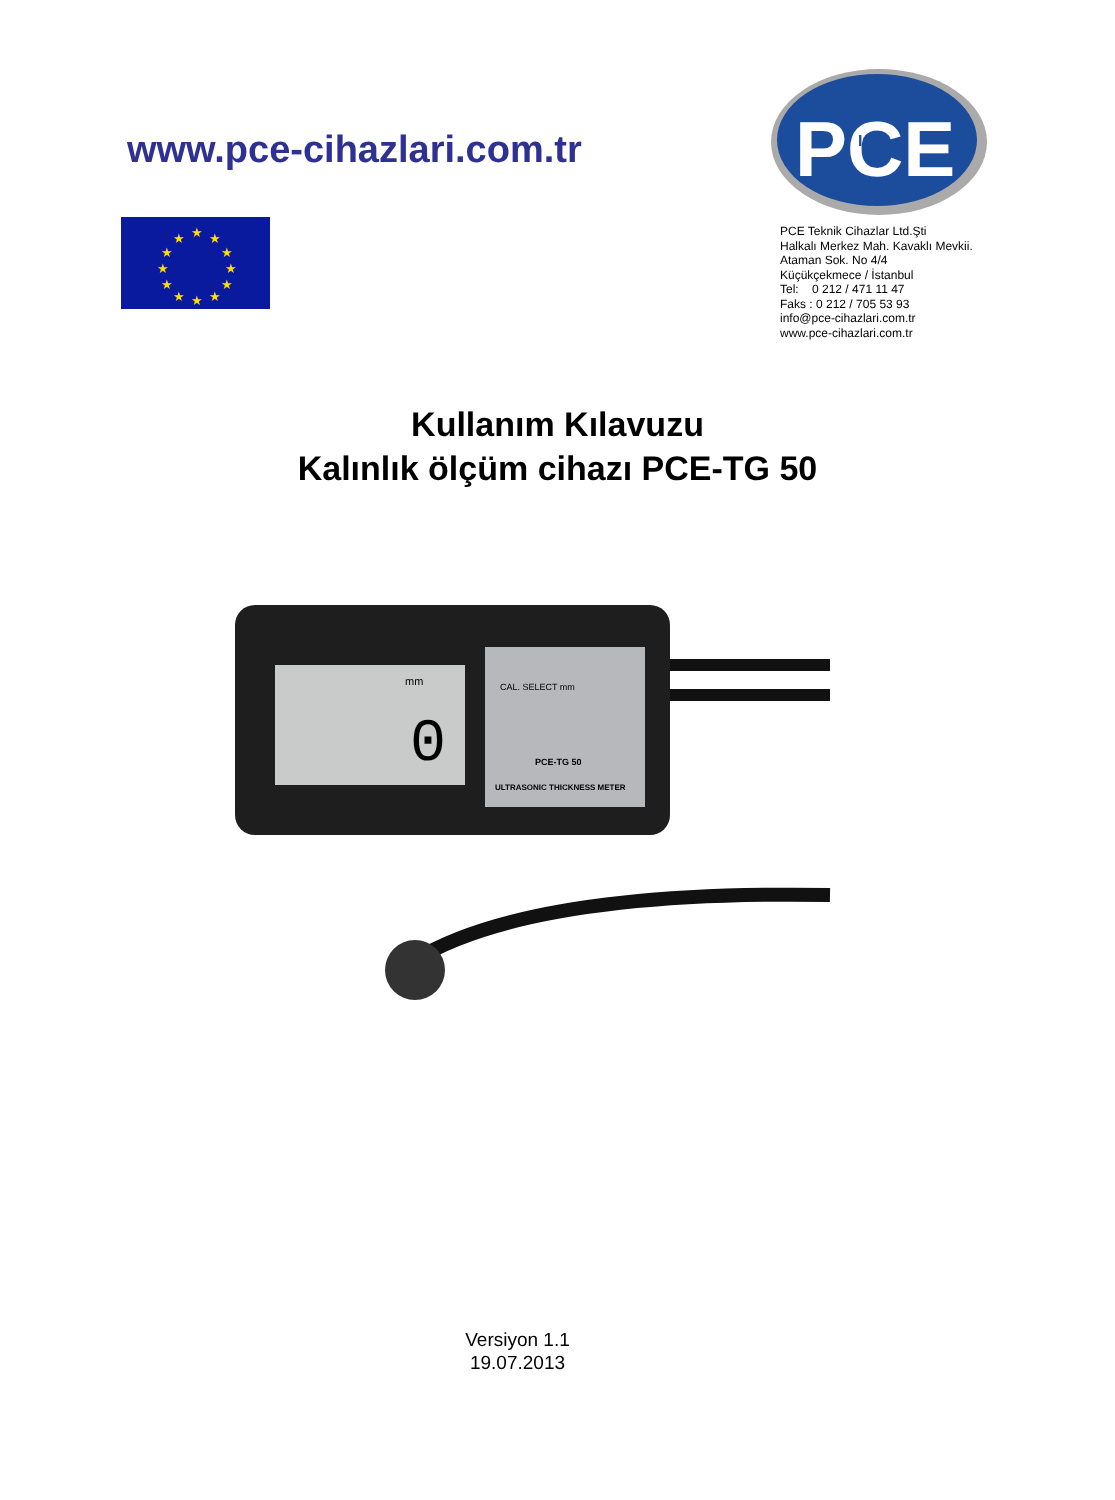www.pce-cihazlari.com.tr
PCE
Inst.
★
★
★
★
★
★
★
★
★
★
★
★
PCE Teknik Cihazlar Ltd.Şti
Halkalı Merkez Mah. Kavaklı Mevkii.
Ataman Sok. No 4/4
Küçükçekmece / İstanbul
Tel: 0 212 / 471 11 47
Faks : 0 212 / 705 53 93
info@pce-cihazlari.com.tr
www.pce-cihazlari.com.tr
Kullanım Kılavuzu
Kalınlık ölçüm cihazı PCE-TG 50
mm
0
CAL. SELECT mm
PCE-TG 50
ULTRASONIC THICKNESS METER
Versiyon 1.1
19.07.2013